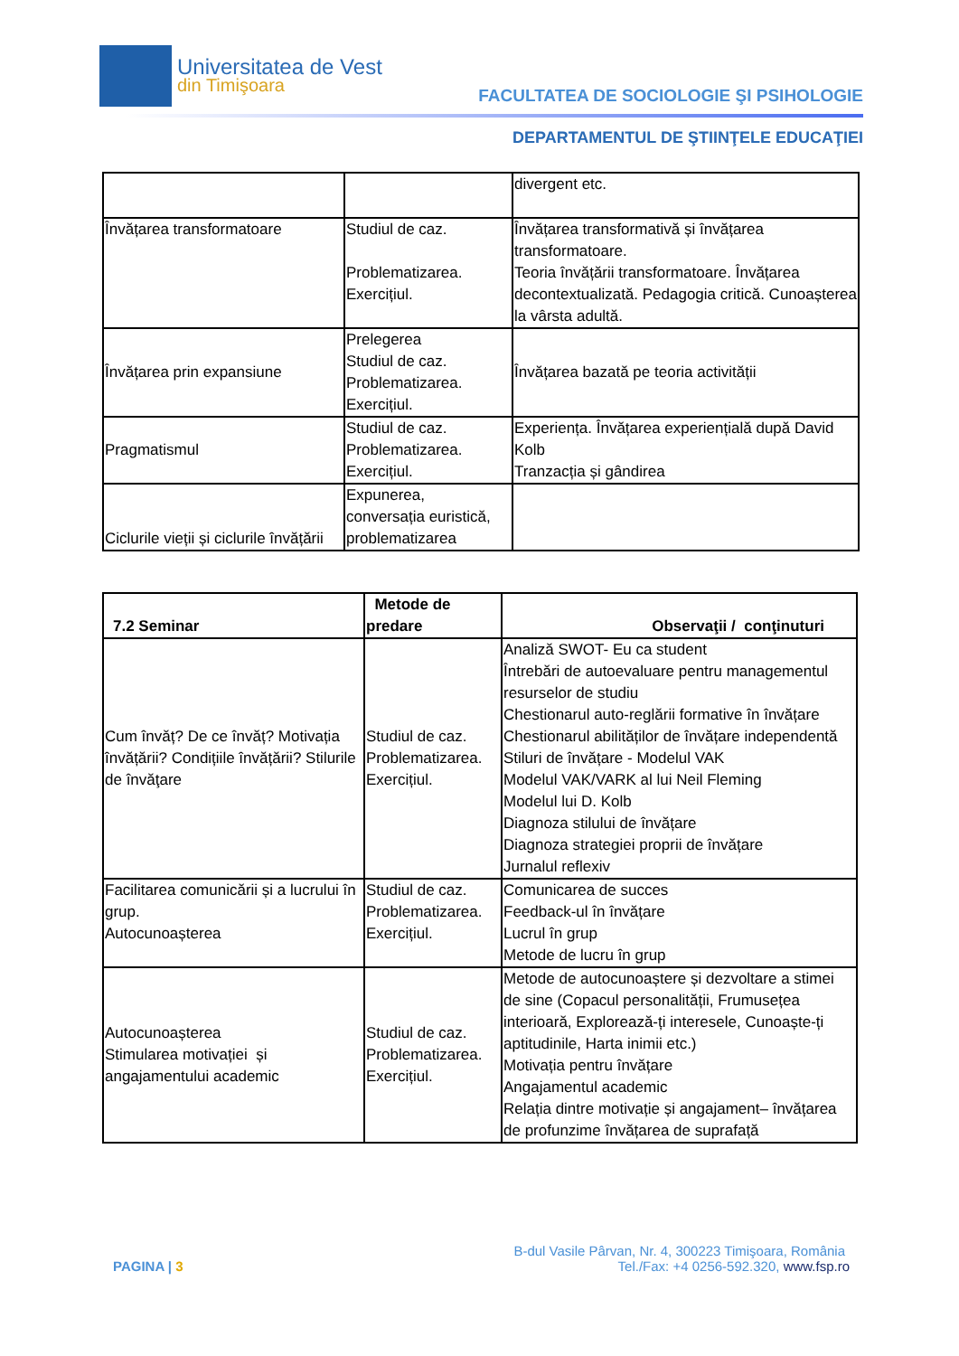Universitatea de Vest
din Timişoara
FACULTATEA DE SOCIOLOGIE ŞI PSIHOLOGIE
DEPARTAMENTUL DE ŞTIINŢELE EDUCAŢIEI
| | | divergent etc. |
| Învățarea transformatoare | Studiul de caz. Problematizarea. Exercițiul. | Învățarea transformativă și învățarea transformatoare. Teoria învățării transformatoare. Învățarea decontextualizată. Pedagogia critică. Cunoașterea la vârsta adultă. |
| Învățarea prin expansiune | Prelegerea Studiul de caz. Problematizarea. Exercițiul. | Învățarea bazată pe teoria activității |
| Pragmatismul | Studiul de caz. Problematizarea. Exercițiul. | Experiența. Învățarea experiențială după David Kolb Tranzacția și gândirea |
| Ciclurile vieții și ciclurile învățării | Expunerea, conversația euristică, problematizarea | |
| 7.2 Seminar | Metode de predare | Observaţii / conţinuturi |
| --- | --- | --- |
| Cum învăț? De ce învăț? Motivația învățării? Condițiile învățării? Stilurile de învăţare | Studiul de caz. Problematizarea. Exercițiul. | Analiză SWOT- Eu ca student Întrebări de autoevaluare pentru managementul resurselor de studiu Chestionarul auto-reglării formative în învățare Chestionarul abilităților de învățare independentă Stiluri de învățare - Modelul VAK Modelul VAK/VARK al lui Neil Fleming Modelul lui D. Kolb Diagnoza stilului de învățare Diagnoza strategiei proprii de învățare Jurnalul reflexiv |
| Facilitarea comunicării și a lucrului în grup. Autocunoașterea | Studiul de caz. Problematizarea. Exercițiul. | Comunicarea de succes Feedback-ul în învățare Lucrul în grup Metode de lucru în grup |
| Autocunoașterea Stimularea motivației și angajamentului academic | Studiul de caz. Problematizarea. Exercițiul. | Metode de autocunoaștere și dezvoltare a stimei de sine (Copacul personalității, Frumusețea interioară, Explorează-ți interesele, Cunoaște-ți aptitudinile, Harta inimii etc.) Motivația pentru învățare Angajamentul academic Relația dintre motivație și angajament– învățarea de profunzime învățarea de suprafață |
B-dul Vasile Pârvan, Nr. 4, 300223 Timişoara, România
PAGINA | 3 Tel./Fax: +4 0256-592.320, www.fsp.ro